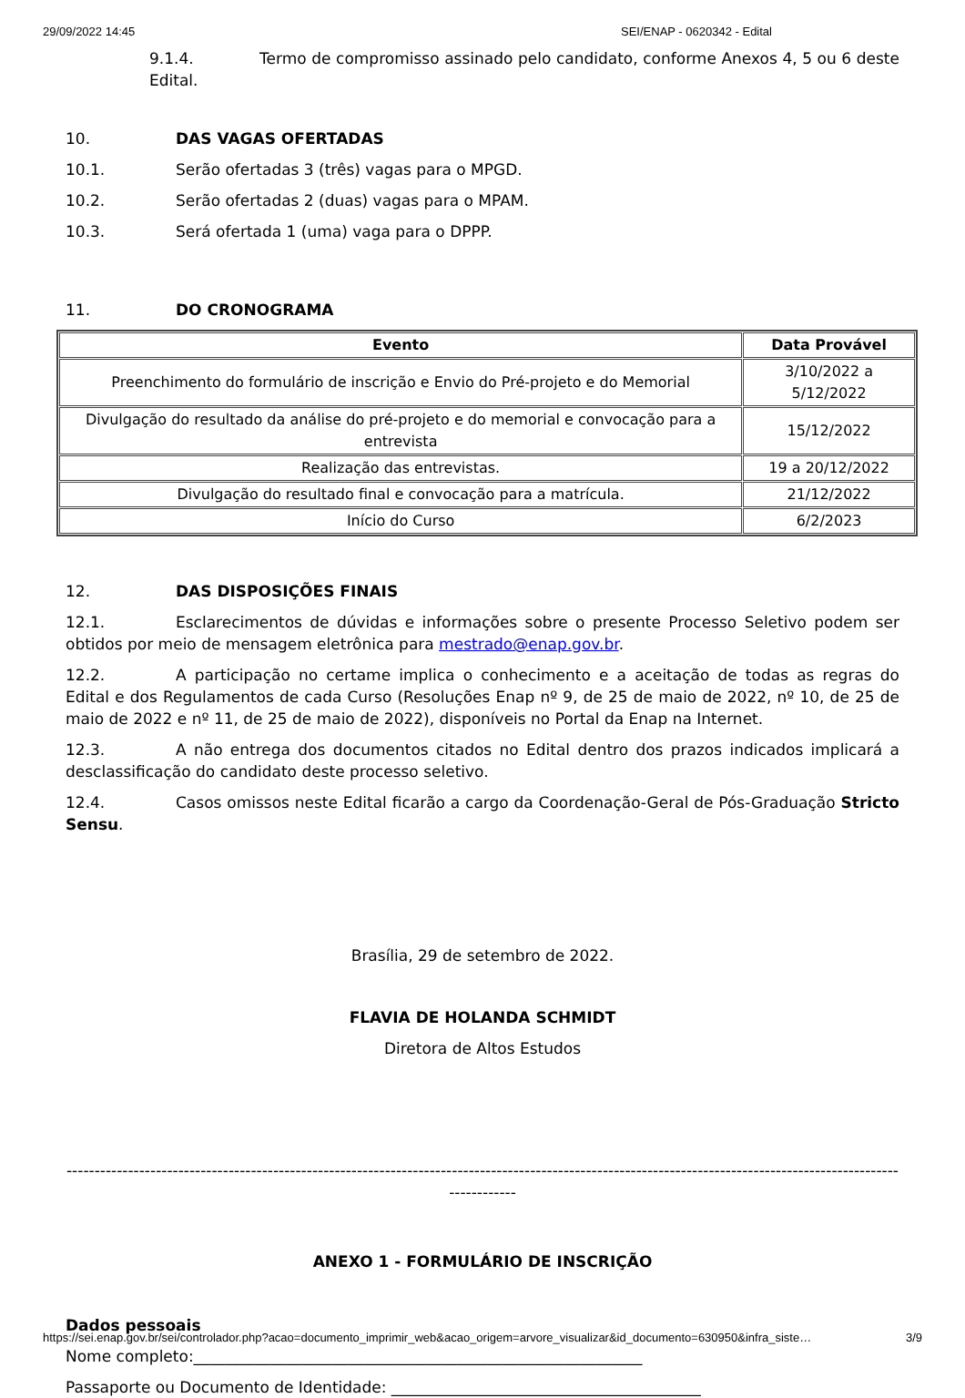29/09/2022 14:45 SEI/ENAP - 0620342 - Edital
9.1.4. Termo de compromisso assinado pelo candidato, conforme Anexos 4, 5 ou 6 deste Edital.
10. DAS VAGAS OFERTADAS
10.1. Serão ofertadas 3 (três) vagas para o MPGD.
10.2. Serão ofertadas 2 (duas) vagas para o MPAM.
10.3. Será ofertada 1 (uma) vaga para o DPPP.
11. DO CRONOGRAMA
| Evento | Data Provável |
| --- | --- |
| Preenchimento do formulário de inscrição e Envio do Pré-projeto e do Memorial | 3/10/2022 a 5/12/2022 |
| Divulgação do resultado da análise do pré-projeto e do memorial e convocação para a entrevista | 15/12/2022 |
| Realização das entrevistas. | 19 a 20/12/2022 |
| Divulgação do resultado final e convocação para a matrícula. | 21/12/2022 |
| Início do Curso | 6/2/2023 |
12. DAS DISPOSIÇÕES FINAIS
12.1. Esclarecimentos de dúvidas e informações sobre o presente Processo Seletivo podem ser obtidos por meio de mensagem eletrônica para mestrado@enap.gov.br.
12.2. A participação no certame implica o conhecimento e a aceitação de todas as regras do Edital e dos Regulamentos de cada Curso (Resoluções Enap nº 9, de 25 de maio de 2022, nº 10, de 25 de maio de 2022 e nº 11, de 25 de maio de 2022), disponíveis no Portal da Enap na Internet.
12.3. A não entrega dos documentos citados no Edital dentro dos prazos indicados implicará a desclassificação do candidato deste processo seletivo.
12.4. Casos omissos neste Edital ficarão a cargo da Coordenação-Geral de Pós-Graduação Stricto Sensu.
Brasília, 29 de setembro de 2022.
FLAVIA DE HOLANDA SCHMIDT
Diretora de Altos Estudos
-----------------------------------------------------------------------------------------------------------------------------------------------------------------
ANEXO 1 - FORMULÁRIO DE INSCRIÇÃO
Dados pessoais
Nome completo:__________________________________________________________
Passaporte ou Documento de Identidade: ________________________________________
https://sei.enap.gov.br/sei/controlador.php?acao=documento_imprimir_web&acao_origem=arvore_visualizar&id_documento=630950&infra_siste… 3/9